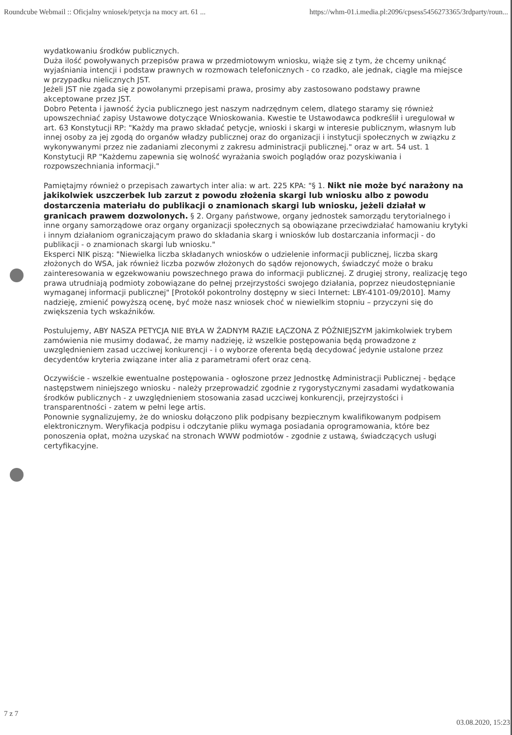Roundcube Webmail :: Oficjalny wniosek/petycja na mocy art. 61 ... https://whm-01.i.media.pl:2096/cpsess5456273365/3rdparty/roun...
wydatkowaniu środków publicznych.
Duża ilość powoływanych przepisów prawa w przedmiotowym wniosku, wiąże się z tym, że chcemy uniknąć wyjaśniania intencji i podstaw prawnych w rozmowach telefonicznych - co rzadko, ale jednak, ciągle ma miejsce w przypadku nielicznych JST.
Jeżeli JST nie zgada się z powołanymi przepisami prawa, prosimy aby zastosowano podstawy prawne akceptowane przez JST.
Dobro Petenta i jawność życia publicznego jest naszym nadrzędnym celem, dlatego staramy się również upowszechniać zapisy Ustawowe dotyczące Wnioskowania. Kwestie te Ustawodawca podkreślił i uregulował w art. 63 Konstytucji RP: "Każdy ma prawo składać petycje, wnioski i skargi w interesie publicznym, własnym lub innej osoby za jej zgodą do organów władzy publicznej oraz do organizacji i instytucji społecznych w związku z wykonywanymi przez nie zadaniami zleconymi z zakresu administracji publicznej." oraz w art. 54 ust. 1 Konstytucji RP "Każdemu zapewnia się wolność wyrażania swoich poglądów oraz pozyskiwania i rozpowszechniania informacji."
Pamiętajmy również o przepisach zawartych inter alia: w art. 225 KPA: "§ 1. Nikt nie może być narażony na jakikolwiek uszczerbek lub zarzut z powodu złożenia skargi lub wniosku albo z powodu dostarczenia materiału do publikacji o znamionach skargi lub wniosku, jeżeli działał w granicach prawem dozwolonych. § 2. Organy państwowe, organy jednostek samorządu terytorialnego i inne organy samorządowe oraz organy organizacji społecznych są obowiązane przeciwdziałać hamowaniu krytyki i innym działaniom ograniczającym prawo do składania skarg i wniosków lub dostarczania informacji - do publikacji - o znamionach skargi lub wniosku."
Eksperci NIK piszą: "Niewielka liczba składanych wniosków o udzielenie informacji publicznej, liczba skarg złożonych do WSA, jak również liczba pozwów złożonych do sądów rejonowych, świadczyć może o braku zainteresowania w egzekwowaniu powszechnego prawa do informacji publicznej. Z drugiej strony, realizację tego prawa utrudniają podmioty zobowiązane do pełnej przejrzystości swojego działania, poprzez nieudostępnianie wymaganej informacji publicznej" [Protokół pokontrolny dostępny w sieci Internet: LBY-4101-09/2010]. Mamy nadzieję, zmienić powyższą ocenę, być może nasz wniosek choć w niewielkim stopniu – przyczyni się do zwiększenia tych wskaźników.
Postulujemy, ABY NASZA PETYCJA NIE BYŁA W ŻADNYM RAZIE ŁĄCZONA Z PÓŹNIEJSZYM jakimkolwiek trybem zamówienia nie musimy dodawać, że mamy nadzieję, iż wszelkie postępowania będą prowadzone z uwzględnieniem zasad uczciwej konkurencji - i o wyborze oferenta będą decydować jedynie ustalone przez decydentów kryteria związane inter alia z parametrami ofert oraz ceną.
Oczywiście - wszelkie ewentualne postępowania - ogłoszone przez Jednostkę Administracji Publicznej - będące następstwem niniejszego wniosku - należy przeprowadzić zgodnie z rygorystycznymi zasadami wydatkowania środków publicznych - z uwzględnieniem stosowania zasad uczciwej konkurencji, przejrzystości i transparentności - zatem w pełni lege artis.
Ponownie sygnalizujemy, że do wniosku dołączono plik podpisany bezpiecznym kwalifikowanym podpisem elektronicznym. Weryfikacja podpisu i odczytanie pliku wymaga posiadania oprogramowania, które bez ponoszenia opłat, można uzyskać na stronach WWW podmiotów - zgodnie z ustawą, świadczących usługi certyfikacyjne.
7 z 7 03.08.2020, 15:23